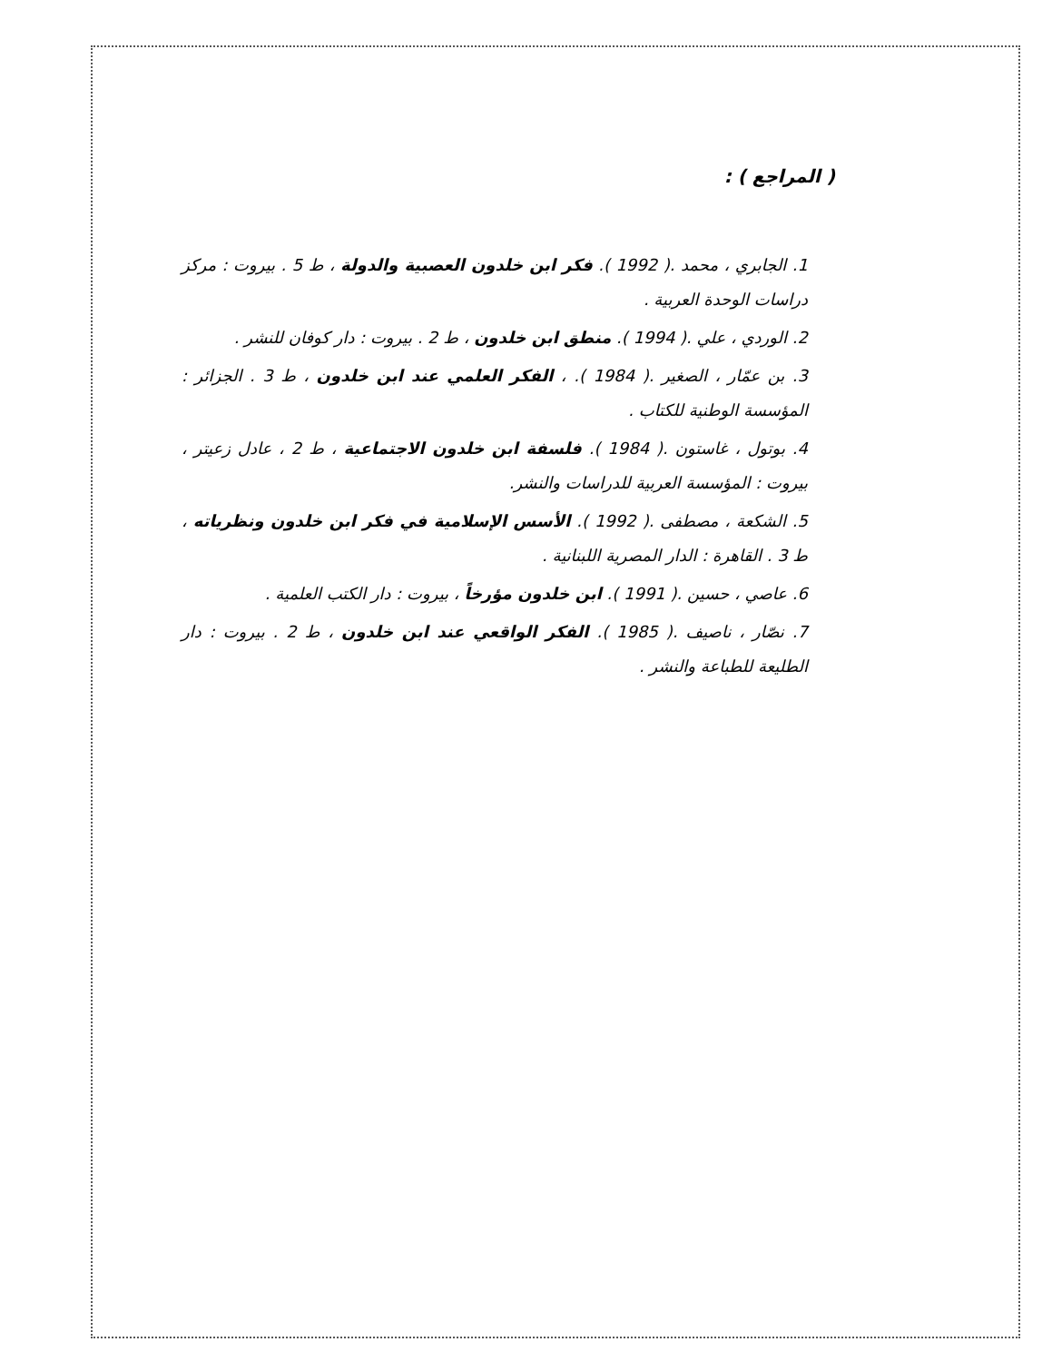( المراجع ) :
1. الجابري ، محمد .( 1992 ). فكر ابن خلدون العصبية والدولة ، ط 5 . بيروت : مركز دراسات الوحدة العربية .
2. الوردي ، علي .( 1994 ). منطق ابن خلدون ، ط 2 . بيروت : دار كوفان للنشر .
3. بن عمّار ، الصغير .( 1984 ). ، الفكر العلمي عند ابن خلدون ، ط 3 . الجزائر : المؤسسة الوطنية للكتاب .
4. بوتول ، غاستون .( 1984 ). فلسفة ابن خلدون الاجتماعية ، ط 2 ، عادل زعيتر ، بيروت : المؤسسة العربية للدراسات والنشر.
5. الشكعة ، مصطفى .( 1992 ). الأسس الإسلامية في فكر ابن خلدون ونظرياته ، ط 3 . القاهرة : الدار المصرية اللبنانية .
6. عاصي ، حسين .( 1991 ). ابن خلدون مؤرخاً ، بيروت : دار الكتب العلمية .
7. نصّار ، ناصيف .( 1985 ). الفكر الواقعي عند ابن خلدون ، ط 2 . بيروت : دار الطليعة للطباعة والنشر .